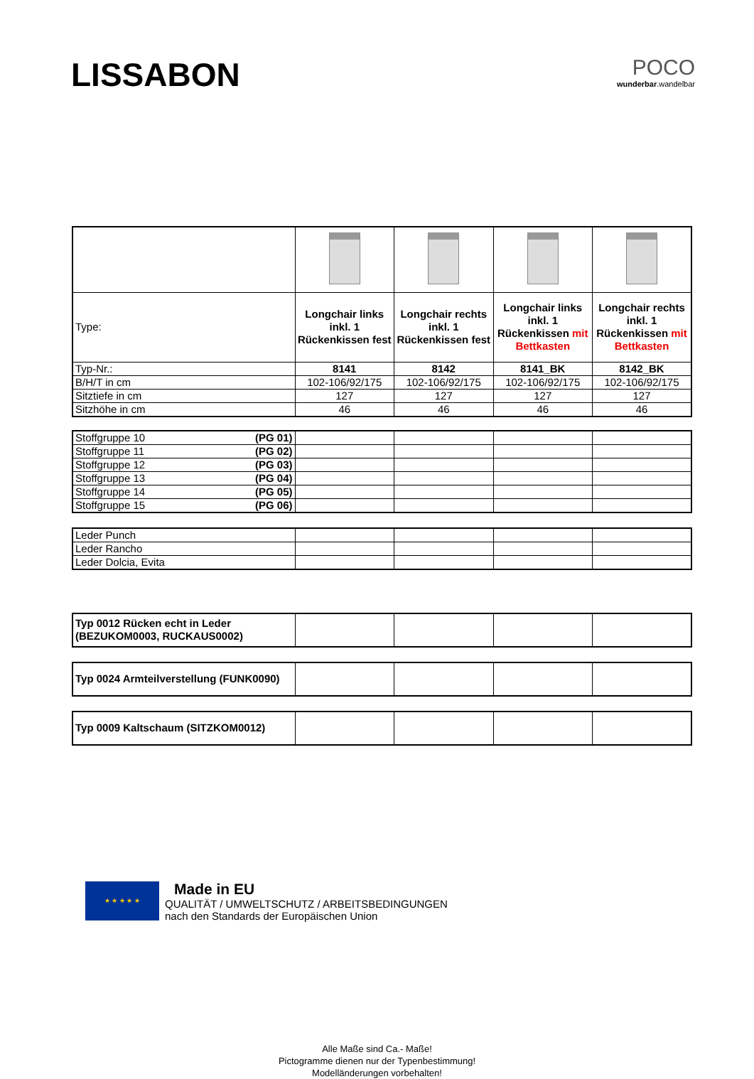LISSABON
POCO
wunderbar.wandelbar
| Type: | Longchair links inkl. 1 Rückenkissen fest | Longchair rechts inkl. 1 Rückenkissen fest | Longchair links inkl. 1 Rückenkissen mit Bettkasten | Longchair rechts inkl. 1 Rückenkissen mit Bettkasten |
| Typ-Nr.: | 8141 | 8142 | 8141_BK | 8142_BK |
| B/H/T in cm | 102-106/92/175 | 102-106/92/175 | 102-106/92/175 | 102-106/92/175 |
| Sitztiefe in cm | 127 | 127 | 127 | 127 |
| Sitzhöhe in cm | 46 | 46 | 46 | 46 |
| Stoffgruppe 10 (PG 01) | | | | |
| Stoffgruppe 11 (PG 02) | | | | |
| Stoffgruppe 12 (PG 03) | | | | |
| Stoffgruppe 13 (PG 04) | | | | |
| Stoffgruppe 14 (PG 05) | | | | |
| Stoffgruppe 15 (PG 06) | | | | |
| Leder Punch | | | | |
| Leder Rancho | | | | |
| Leder Dolcia, Evita | | | | |
| Typ 0012 Rücken echt in Leder (BEZUKOM0003, RUCKAUS0002) | | | | |
| Typ 0024 Armteilverstellung (FUNK0090) | | | | |
| Typ 0009 Kaltschaum (SITZKOM0012) | | | | |
★ ★ ★ ★ ★
Made in EU
QUALITÄT / UMWELTSCHUTZ / ARBEITSBEDINGUNGEN
nach den Standards der Europäischen Union
Alle Maße sind Ca.- Maße!
Pictogramme dienen nur der Typenbestimmung!
Modelländerungen vorbehalten!